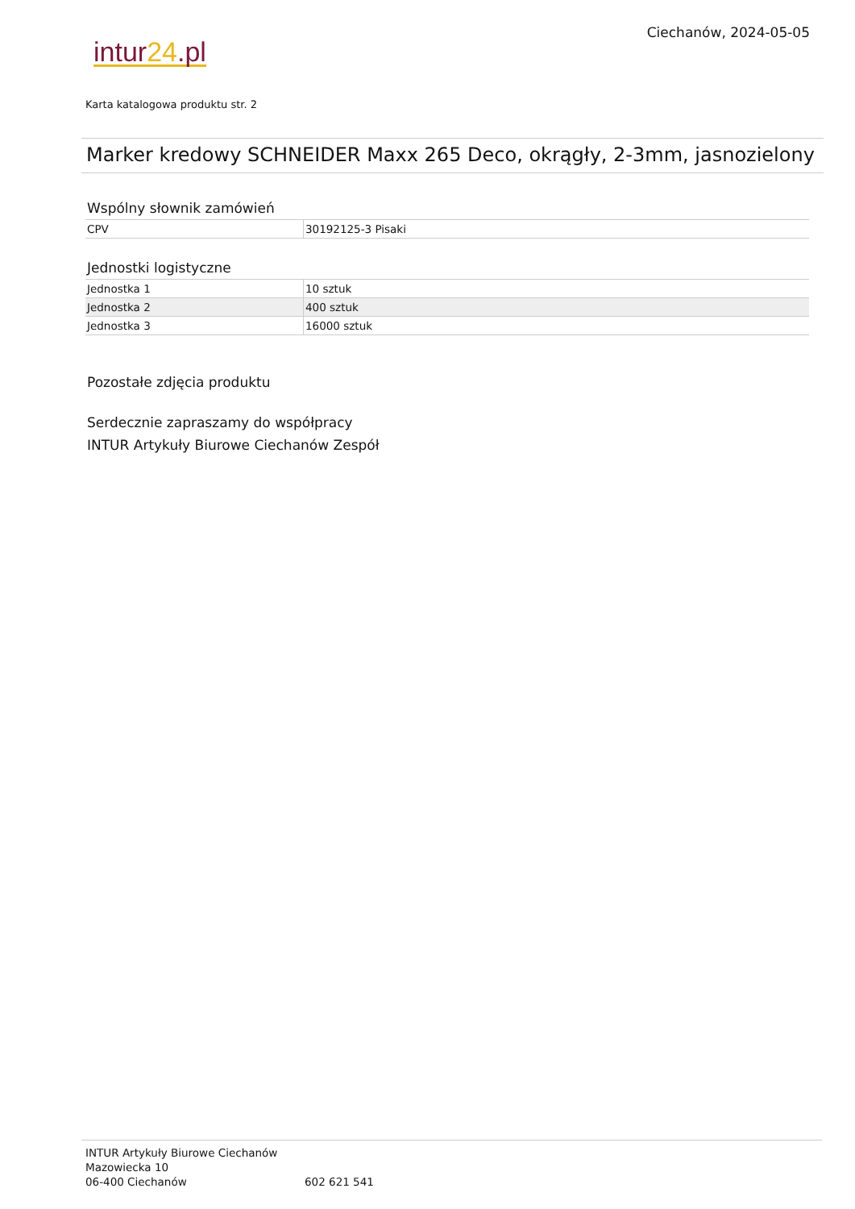Ciechanów, 2024-05-05
intur24.pl
Karta katalogowa produktu str. 2
Marker kredowy SCHNEIDER Maxx 265 Deco, okrągły, 2-3mm, jasnozielony
Wspólny słownik zamówień
| CPV | 30192125-3 Pisaki |
Jednostki logistyczne
| Jednostka 1 | 10 sztuk |
| Jednostka 2 | 400 sztuk |
| Jednostka 3 | 16000 sztuk |
Pozostałe zdjęcia produktu
Serdecznie zapraszamy do współpracy
INTUR Artykuły Biurowe Ciechanów Zespół
INTUR Artykuły Biurowe Ciechanów
Mazowiecka 10
06-400 Ciechanów
602 621 541